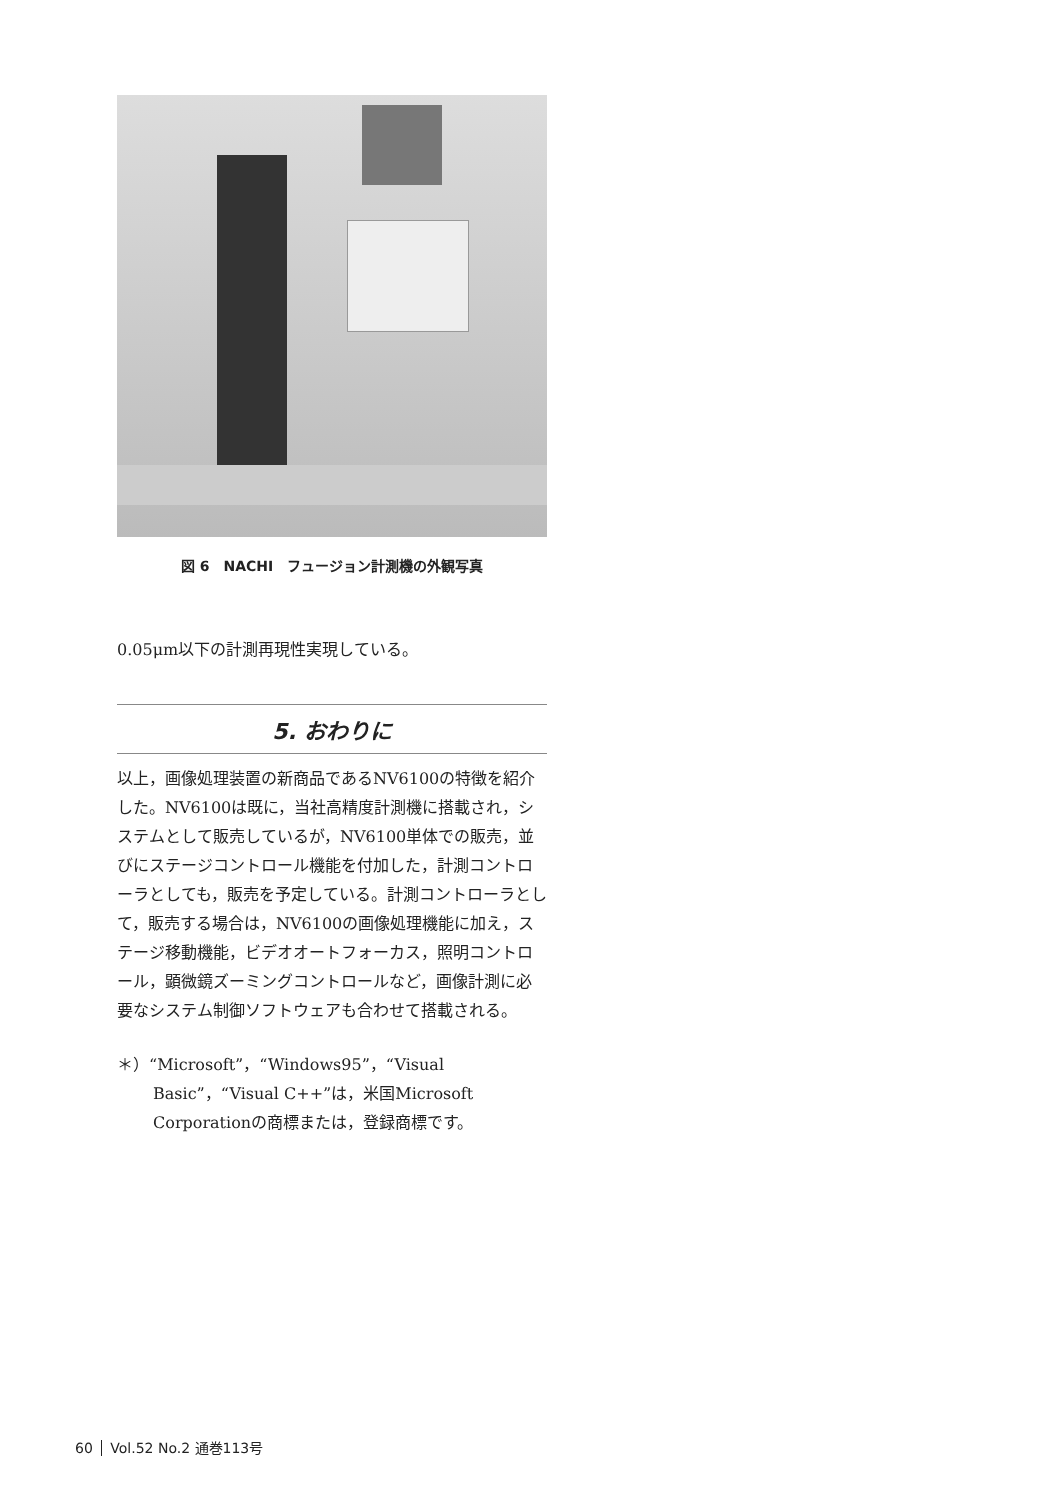図 6　NACHI　フュージョン計測機の外観写真
0.05μm以下の計測再現性実現している。
5. おわりに
以上，画像処理装置の新商品であるNV6100の特徴を紹介した。NV6100は既に，当社高精度計測機に搭載され，システムとして販売しているが，NV6100単体での販売，並びにステージコントロール機能を付加した，計測コントローラとしても，販売を予定している。計測コントローラとして，販売する場合は，NV6100の画像処理機能に加え，ステージ移動機能，ビデオオートフォーカス，照明コントロール，顕微鏡ズーミングコントロールなど，画像計測に必要なシステム制御ソフトウェアも合わせて搭載される。
＊）“Microsoft”，“Windows95”，“Visual Basic”，“Visual C++”は，米国Microsoft Corporationの商標または，登録商標です。
60 Vol.52 No.2 通巻113号